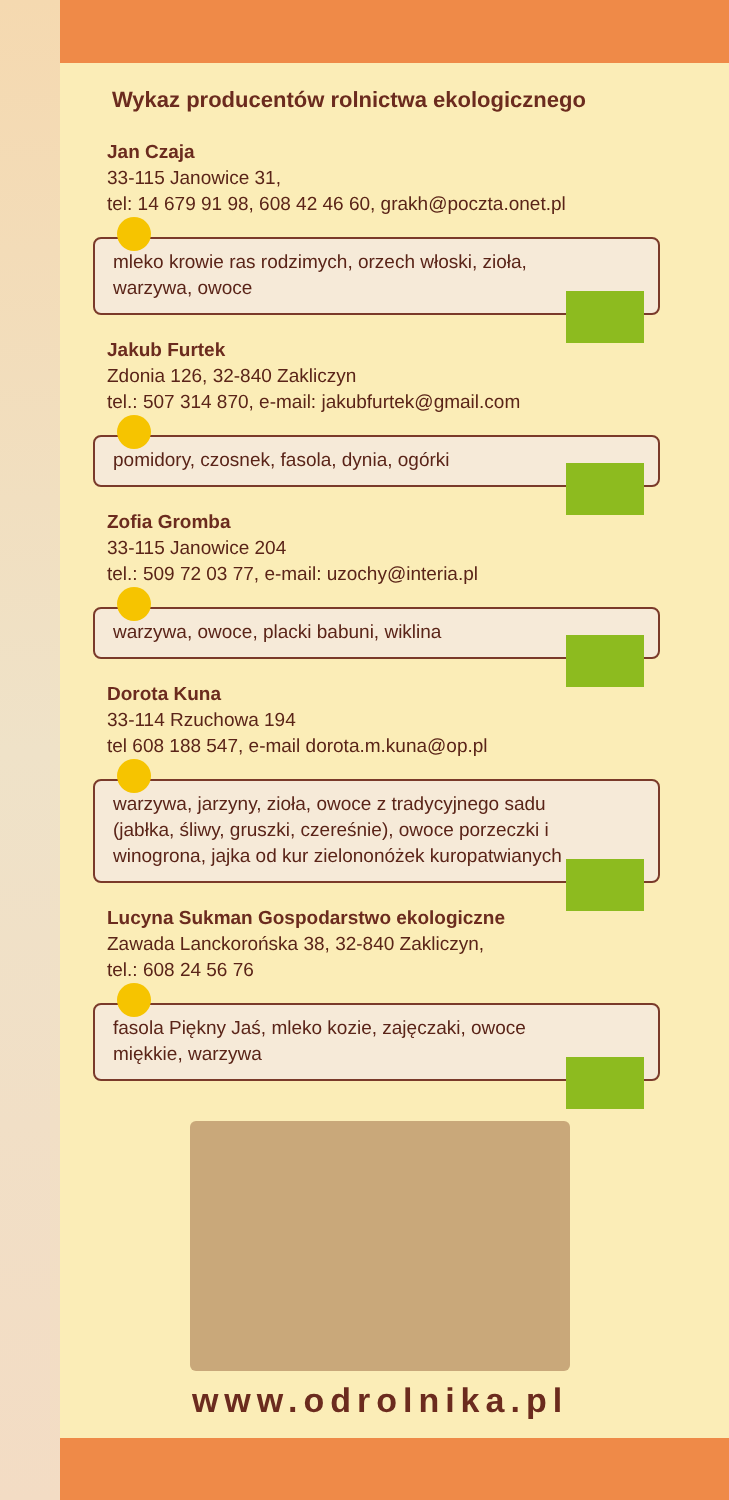Wykaz producentów rolnictwa ekologicznego
Jan Czaja
33-115 Janowice 31,
tel: 14 679 91 98, 608 42 46 60, grakh@poczta.onet.pl
mleko krowie ras rodzimych, orzech włoski, zioła, warzywa, owoce
Jakub Furtek
Zdonia 126, 32-840 Zakliczyn
tel.: 507 314 870, e-mail: jakubfurtek@gmail.com
pomidory, czosnek, fasola, dynia, ogórki
Zofia Gromba
33-115 Janowice 204
tel.: 509 72 03 77, e-mail: uzochy@interia.pl
warzywa, owoce, placki babuni, wiklina
Dorota Kuna
33-114 Rzuchowa 194
tel 608 188 547, e-mail dorota.m.kuna@op.pl
warzywa, jarzyny, zioła, owoce z tradycyjnego sadu (jabłka, śliwy, gruszki, czereśnie), owoce porzeczki i winogrona, jajka od kur zielononóżek kuropatwianych
Lucyna Sukman Gospodarstwo ekologiczne
Zawada Lanckorońska 38, 32-840 Zakliczyn,
tel.: 608 24 56 76
fasola Piękny Jaś, mleko kozie, zajęczaki, owoce miękkie, warzywa
www.odrolnika.pl